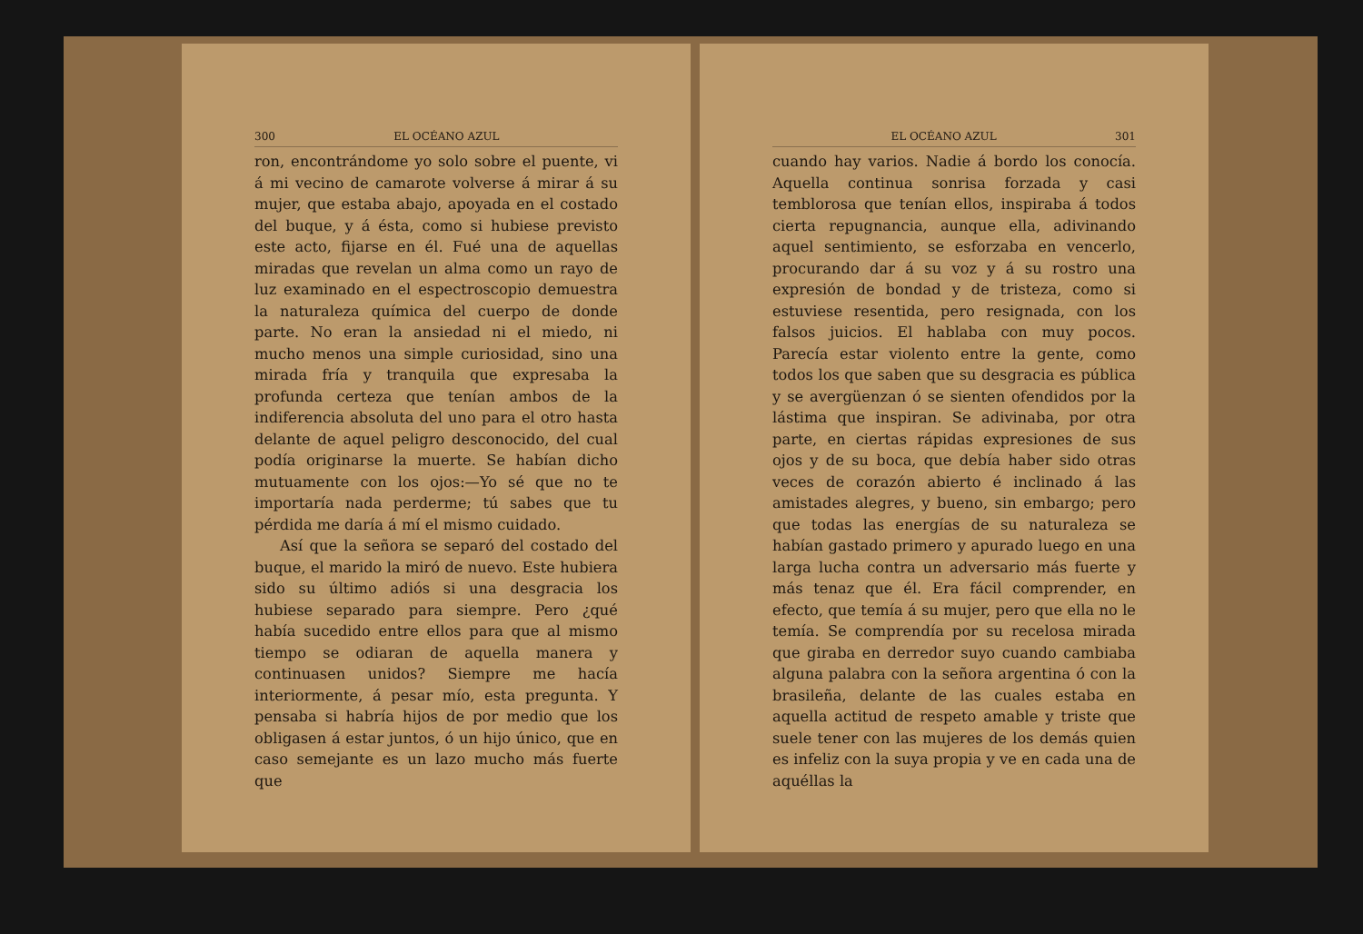300 EL OCÉANO AZUL
ron, encontrándome yo solo sobre el puente, vi á mi vecino de camarote volverse á mirar á su mujer, que estaba abajo, apoyada en el costado del buque, y á ésta, como si hubiese previsto este acto, fijarse en él. Fué una de aquellas miradas que revelan un alma como un rayo de luz examinado en el espectroscopio demuestra la naturaleza química del cuerpo de donde parte. No eran la ansiedad ni el miedo, ni mucho menos una simple curiosidad, sino una mirada fría y tranquila que expresaba la profunda certeza que tenían ambos de la indiferencia absoluta del uno para el otro hasta delante de aquel peligro desconocido, del cual podía originarse la muerte. Se habían dicho mutuamente con los ojos:—Yo sé que no te importaría nada perderme; tú sabes que tu pérdida me daría á mí el mismo cuidado.
Así que la señora se separó del costado del buque, el marido la miró de nuevo. Este hubiera sido su último adiós si una desgracia los hubiese separado para siempre. Pero ¿qué había sucedido entre ellos para que al mismo tiempo se odiaran de aquella manera y continuasen unidos? Siempre me hacía interiormente, á pesar mío, esta pregunta. Y pensaba si habría hijos de por medio que los obligasen á estar juntos, ó un hijo único, que en caso semejante es un lazo mucho más fuerte que
EL OCÉANO AZUL 301
cuando hay varios. Nadie á bordo los conocía. Aquella continua sonrisa forzada y casi temblorosa que tenían ellos, inspiraba á todos cierta repugnancia, aunque ella, adivinando aquel sentimiento, se esforzaba en vencerlo, procurando dar á su voz y á su rostro una expresión de bondad y de tristeza, como si estuviese resentida, pero resignada, con los falsos juicios. El hablaba con muy pocos. Parecía estar violento entre la gente, como todos los que saben que su desgracia es pública y se avergüenzan ó se sienten ofendidos por la lástima que inspiran. Se adivinaba, por otra parte, en ciertas rápidas expresiones de sus ojos y de su boca, que debía haber sido otras veces de corazón abierto é inclinado á las amistades alegres, y bueno, sin embargo; pero que todas las energías de su naturaleza se habían gastado primero y apurado luego en una larga lucha contra un adversario más fuerte y más tenaz que él. Era fácil comprender, en efecto, que temía á su mujer, pero que ella no le temía. Se comprendía por su recelosa mirada que giraba en derredor suyo cuando cambiaba alguna palabra con la señora argentina ó con la brasileña, delante de las cuales estaba en aquella actitud de respeto amable y triste que suele tener con las mujeres de los demás quien es infeliz con la suya propia y ve en cada una de aquéllas la